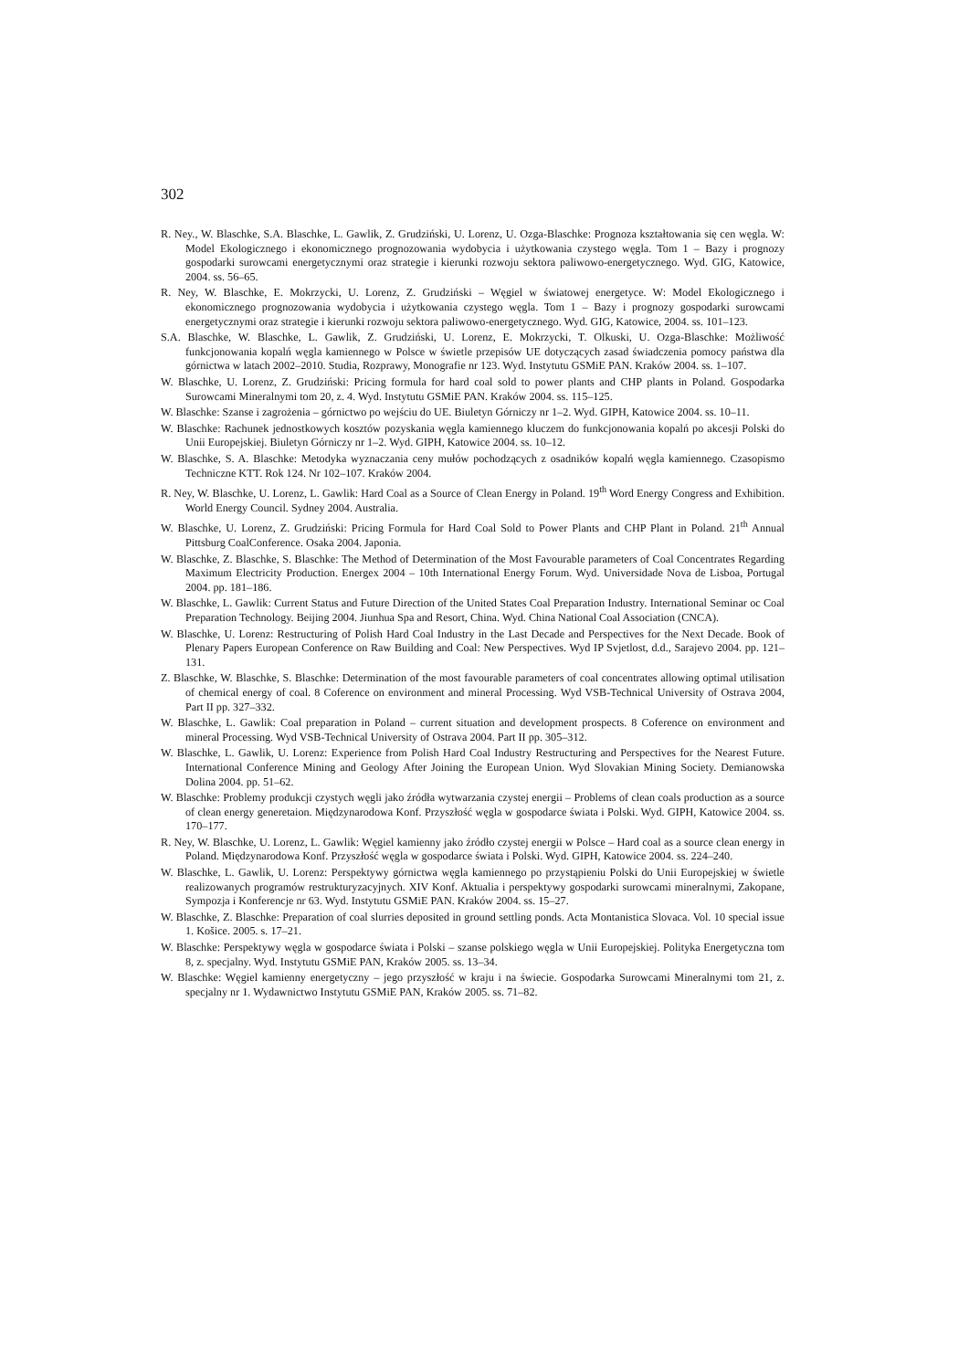302
R. Ney., W. Blaschke, S.A. Blaschke, L. Gawlik, Z. Grudziński, U. Lorenz, U. Ozga-Blaschke: Prognoza kształtowania się cen węgla. W: Model Ekologicznego i ekonomicznego prognozowania wydobycia i użytkowania czystego węgla. Tom 1 – Bazy i prognozy gospodarki surowcami energetycznymi oraz strategie i kierunki rozwoju sektora paliwowo-energetycznego. Wyd. GIG, Katowice, 2004. ss. 56–65.
R. Ney, W. Blaschke, E. Mokrzycki, U. Lorenz, Z. Grudziński – Węgiel w światowej energetyce. W: Model Ekologicznego i ekonomicznego prognozowania wydobycia i użytkowania czystego węgla. Tom 1 – Bazy i prognozy gospodarki surowcami energetycznymi oraz strategie i kierunki rozwoju sektora paliwowo-energetycznego. Wyd. GIG, Katowice, 2004. ss. 101–123.
S.A. Blaschke, W. Blaschke, L. Gawlik, Z. Grudziński, U. Lorenz, E. Mokrzycki, T. Olkuski, U. Ozga-Blaschke: Możliwość funkcjonowania kopalń węgla kamiennego w Polsce w świetle przepisów UE dotyczących zasad świadczenia pomocy państwa dla górnictwa w latach 2002–2010. Studia, Rozprawy, Monografie nr 123. Wyd. Instytutu GSMiE PAN. Kraków 2004. ss. 1–107.
W. Blaschke, U. Lorenz, Z. Grudziński: Pricing formula for hard coal sold to power plants and CHP plants in Poland. Gospodarka Surowcami Mineralnymi tom 20, z. 4. Wyd. Instytutu GSMiE PAN. Kraków 2004. ss. 115–125.
W. Blaschke: Szanse i zagrożenia – górnictwo po wejściu do UE. Biuletyn Górniczy nr 1–2. Wyd. GIPH, Katowice 2004. ss. 10–11.
W. Blaschke: Rachunek jednostkowych kosztów pozyskania węgla kamiennego kluczem do funkcjonowania kopalń po akcesji Polski do Unii Europejskiej. Biuletyn Górniczy nr 1–2. Wyd. GIPH, Katowice 2004. ss. 10–12.
W. Blaschke, S. A. Blaschke: Metodyka wyznaczania ceny mułów pochodzących z osadników kopalń węgla kamiennego. Czasopismo Techniczne KTT. Rok 124. Nr 102–107. Kraków 2004.
R. Ney, W. Blaschke, U. Lorenz, L. Gawlik: Hard Coal as a Source of Clean Energy in Poland. 19<sup>th</sup> Word Energy Congress and Exhibition. World Energy Council. Sydney 2004. Australia.
W. Blaschke, U. Lorenz, Z. Grudziński: Pricing Formula for Hard Coal Sold to Power Plants and CHP Plant in Poland. 21<sup>th</sup> Annual Pittsburg CoalConference. Osaka 2004. Japonia.
W. Blaschke, Z. Blaschke, S. Blaschke: The Method of Determination of the Most Favourable parameters of Coal Concentrates Regarding Maximum Electricity Production. Energex 2004 – 10th International Energy Forum. Wyd. Universidade Nova de Lisboa, Portugal 2004. pp. 181–186.
W. Blaschke, L. Gawlik: Current Status and Future Direction of the United States Coal Preparation Industry. International Seminar oc Coal Preparation Technology. Beijing 2004. Jiunhua Spa and Resort, China. Wyd. China National Coal Association (CNCA).
W. Blaschke, U. Lorenz: Restructuring of Polish Hard Coal Industry in the Last Decade and Perspectives for the Next Decade. Book of Plenary Papers European Conference on Raw Building and Coal: New Perspectives. Wyd IP Svjetlost, d.d., Sarajevo 2004. pp. 121–131.
Z. Blaschke, W. Blaschke, S. Blaschke: Determination of the most favourable parameters of coal concentrates allowing optimal utilisation of chemical energy of coal. 8 Coference on environment and mineral Processing. Wyd VSB-Technical University of Ostrava 2004, Part II pp. 327–332.
W. Blaschke, L. Gawlik: Coal preparation in Poland – current situation and development prospects. 8 Coference on environment and mineral Processing. Wyd VSB-Technical University of Ostrava 2004. Part II pp. 305–312.
W. Blaschke, L. Gawlik, U. Lorenz: Experience from Polish Hard Coal Industry Restructuring and Perspectives for the Nearest Future. International Conference Mining and Geology After Joining the European Union. Wyd Slovakian Mining Society. Demianowska Dolina 2004. pp. 51–62.
W. Blaschke: Problemy produkcji czystych węgli jako źródła wytwarzania czystej energii – Problems of clean coals production as a source of clean energy generetaion. Międzynarodowa Konf. Przyszłość węgla w gospodarce świata i Polski. Wyd. GIPH, Katowice 2004. ss. 170–177.
R. Ney, W. Blaschke, U. Lorenz, L. Gawlik: Węgiel kamienny jako źródło czystej energii w Polsce – Hard coal as a source clean energy in Poland. Międzynarodowa Konf. Przyszłość węgla w gospodarce świata i Polski. Wyd. GIPH, Katowice 2004. ss. 224–240.
W. Blaschke, L. Gawlik, U. Lorenz: Perspektywy górnictwa węgla kamiennego po przystąpieniu Polski do Unii Europejskiej w świetle realizowanych programów restrukturyzacyjnych. XIV Konf. Aktualia i perspektywy gospodarki surowcami mineralnymi, Zakopane, Sympozja i Konferencje nr 63. Wyd. Instytutu GSMiE PAN. Kraków 2004. ss. 15–27.
W. Blaschke, Z. Blaschke: Preparation of coal slurries deposited in ground settling ponds. Acta Montanistica Slovaca. Vol. 10 special issue 1. Košice. 2005. s. 17–21.
W. Blaschke: Perspektywy węgla w gospodarce świata i Polski – szanse polskiego węgla w Unii Europejskiej. Polityka Energetyczna tom 8, z. specjalny. Wyd. Instytutu GSMiE PAN, Kraków 2005. ss. 13–34.
W. Blaschke: Węgiel kamienny energetyczny – jego przyszłość w kraju i na świecie. Gospodarka Surowcami Mineralnymi tom 21, z. specjalny nr 1. Wydawnictwo Instytutu GSMiE PAN, Kraków 2005. ss. 71–82.